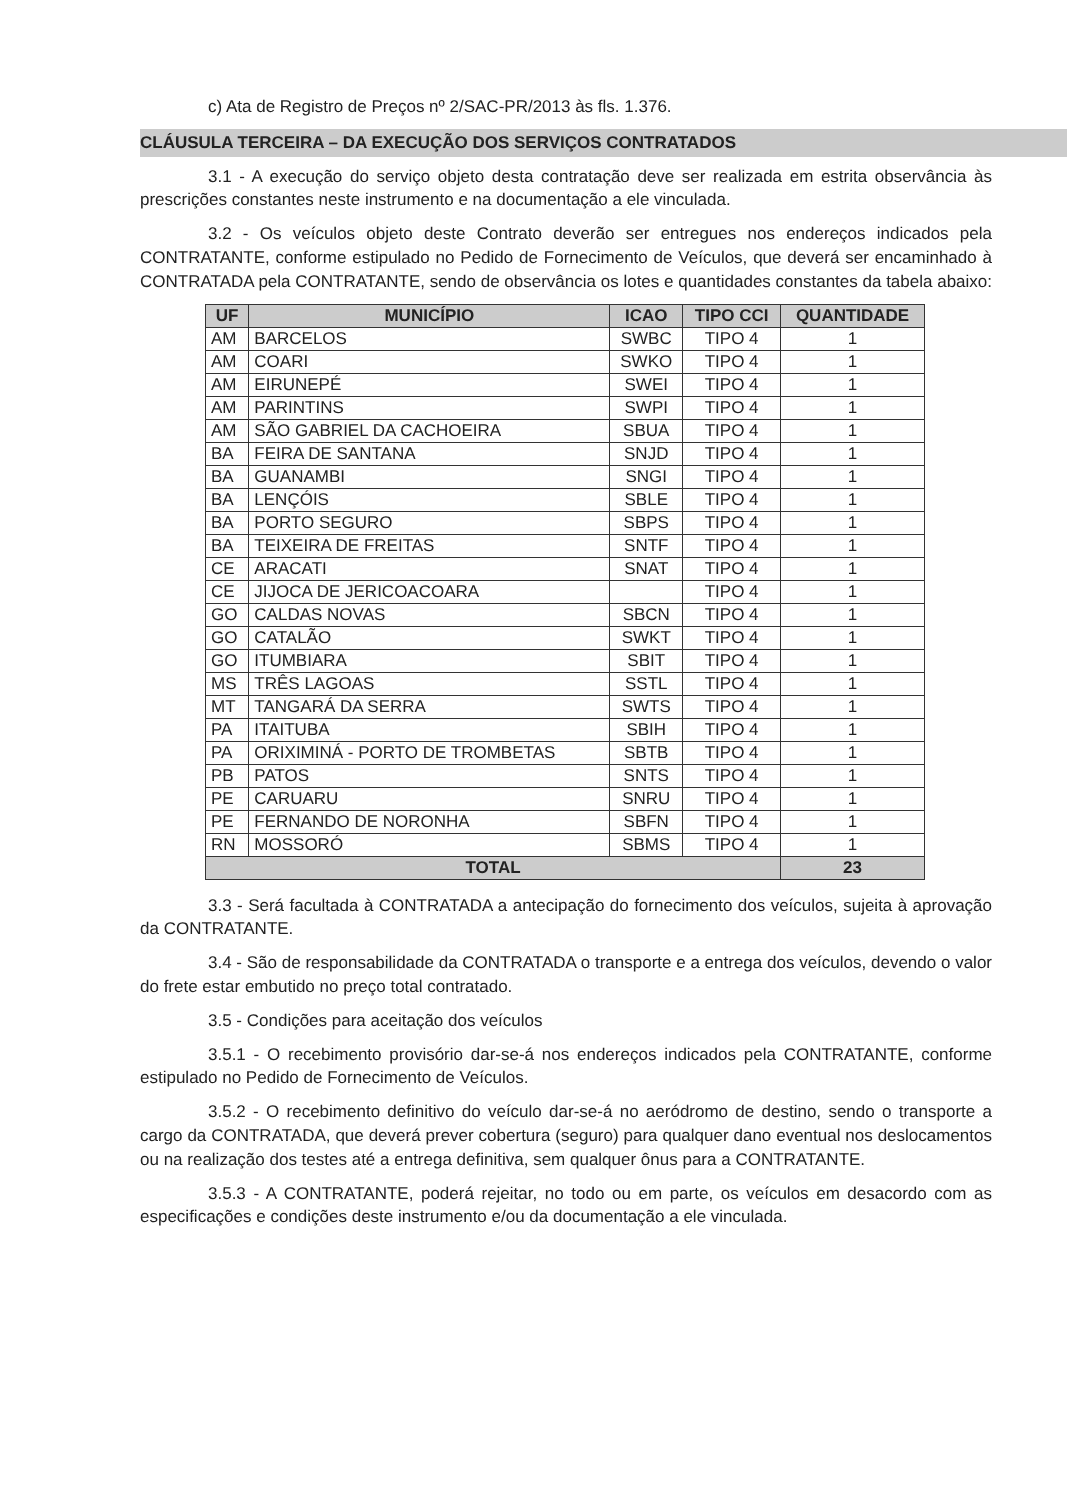c) Ata de Registro de Preços nº 2/SAC-PR/2013 às fls. 1.376.
CLÁUSULA TERCEIRA – DA EXECUÇÃO DOS SERVIÇOS CONTRATADOS
3.1 - A execução do serviço objeto desta contratação deve ser realizada em estrita observância às prescrições constantes neste instrumento e na documentação a ele vinculada.
3.2 - Os veículos objeto deste Contrato deverão ser entregues nos endereços indicados pela CONTRATANTE, conforme estipulado no Pedido de Fornecimento de Veículos, que deverá ser encaminhado à CONTRATADA pela CONTRATANTE, sendo de observância os lotes e quantidades constantes da tabela abaixo:
| UF | MUNICÍPIO | ICAO | TIPO CCI | QUANTIDADE |
| --- | --- | --- | --- | --- |
| AM | BARCELOS | SWBC | TIPO 4 | 1 |
| AM | COARI | SWKO | TIPO 4 | 1 |
| AM | EIRUNEPÉ | SWEI | TIPO 4 | 1 |
| AM | PARINTINS | SWPI | TIPO 4 | 1 |
| AM | SÃO GABRIEL DA CACHOEIRA | SBUA | TIPO 4 | 1 |
| BA | FEIRA DE SANTANA | SNJD | TIPO 4 | 1 |
| BA | GUANAMBI | SNGI | TIPO 4 | 1 |
| BA | LENÇÓIS | SBLE | TIPO 4 | 1 |
| BA | PORTO SEGURO | SBPS | TIPO 4 | 1 |
| BA | TEIXEIRA DE FREITAS | SNTF | TIPO 4 | 1 |
| CE | ARACATI | SNAT | TIPO 4 | 1 |
| CE | JIJOCA DE JERICOACOARA | | TIPO 4 | 1 |
| GO | CALDAS NOVAS | SBCN | TIPO 4 | 1 |
| GO | CATALÃO | SWKT | TIPO 4 | 1 |
| GO | ITUMBIARA | SBIT | TIPO 4 | 1 |
| MS | TRÊS LAGOAS | SSTL | TIPO 4 | 1 |
| MT | TANGARÁ DA SERRA | SWTS | TIPO 4 | 1 |
| PA | ITAITUBA | SBIH | TIPO 4 | 1 |
| PA | ORIXIMINÁ - PORTO DE TROMBETAS | SBTB | TIPO 4 | 1 |
| PB | PATOS | SNTS | TIPO 4 | 1 |
| PE | CARUARU | SNRU | TIPO 4 | 1 |
| PE | FERNANDO DE NORONHA | SBFN | TIPO 4 | 1 |
| RN | MOSSORÓ | SBMS | TIPO 4 | 1 |
| TOTAL | | | | 23 |
3.3 - Será facultada à CONTRATADA a antecipação do fornecimento dos veículos, sujeita à aprovação da CONTRATANTE.
3.4 - São de responsabilidade da CONTRATADA o transporte e a entrega dos veículos, devendo o valor do frete estar embutido no preço total contratado.
3.5 - Condições para aceitação dos veículos
3.5.1 - O recebimento provisório dar-se-á nos endereços indicados pela CONTRATANTE, conforme estipulado no Pedido de Fornecimento de Veículos.
3.5.2 - O recebimento definitivo do veículo dar-se-á no aeródromo de destino, sendo o transporte a cargo da CONTRATADA, que deverá prever cobertura (seguro) para qualquer dano eventual nos deslocamentos ou na realização dos testes até a entrega definitiva, sem qualquer ônus para a CONTRATANTE.
3.5.3 - A CONTRATANTE, poderá rejeitar, no todo ou em parte, os veículos em desacordo com as especificações e condições deste instrumento e/ou da documentação a ele vinculada.